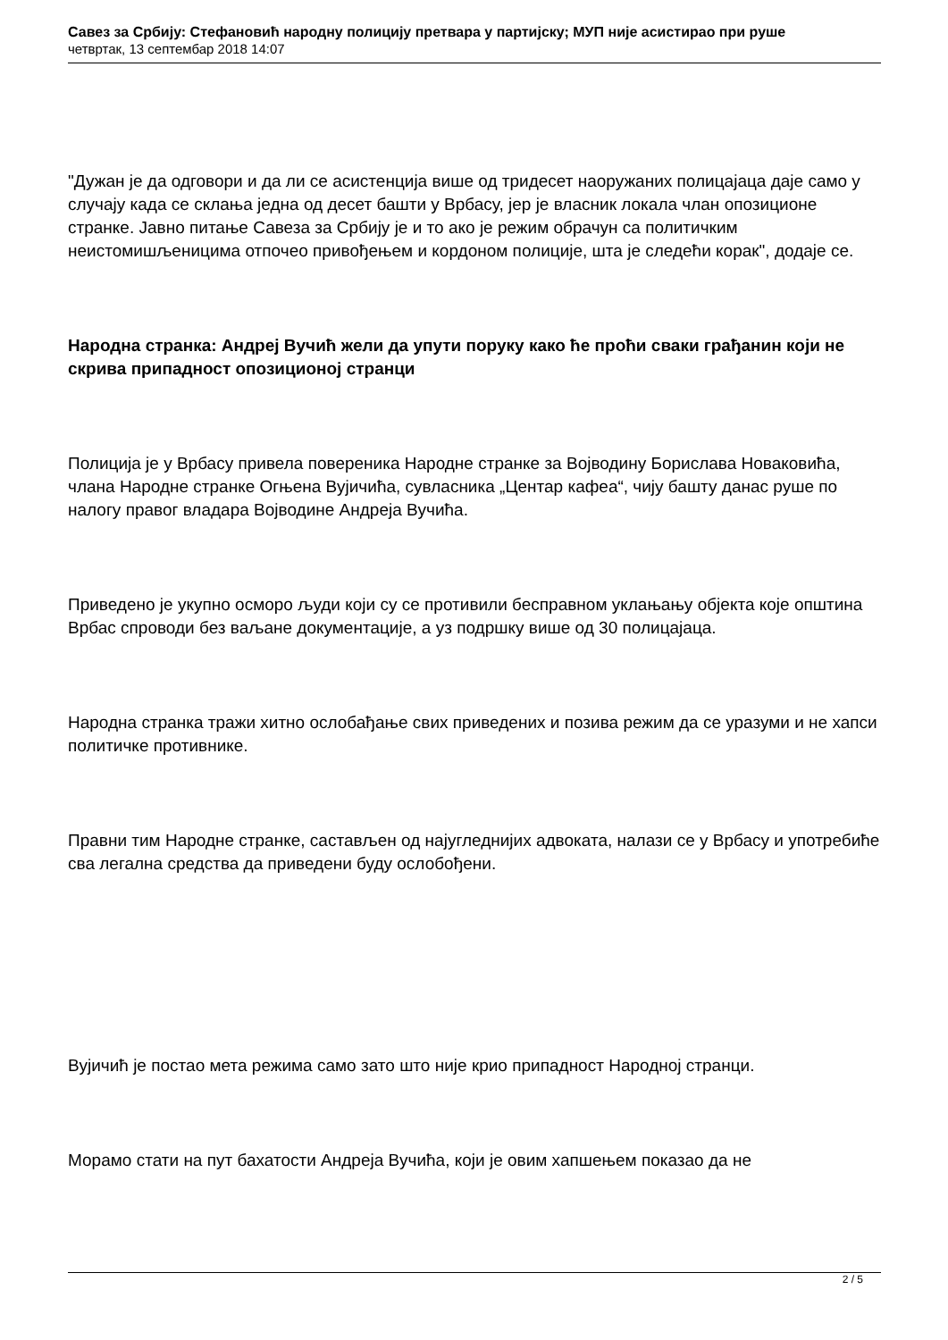Савез за Србију: Стефановић народну полицију претвара у партијску; МУП није асистирао при руше
четвртак, 13 септембар 2018 14:07
"Дужан је да одговори и да ли се асистенција више од тридесет наоружаних полицајаца даје само у случају када се склања једна од десет башти у Врбасу, јер је власник локала члан опозиционе странке. Јавно питање Савеза за Србију је и то ако је режим обрачун са политичким неистомишљеницима отпочео привођењем и кордоном полиције, шта је следећи корак", додаје се.
Народна странка: Андреј Вучић жели да упути поруку како ће проћи сваки грађанин који не скрива припадност опозиционој странци
Полиција је у Врбасу привела повереника Народне странке за Војводину Борислава Новаковића, члана Народне странке Огњена Вујичића, сувласника „Центар кафеа“, чију башту данас руше по налогу правог владара Војводине Андреја Вучића.
Приведено је укупно осморо људи који су се противили бесправном уклањању објекта које општина Врбас спроводи без ваљане документације, а уз подршку више од 30 полицајаца.
Народна странка тражи хитно ослобађање свих приведених и позива режим да се уразуми и не хапси политичке противнике.
Правни тим Народне странке, састављен од најугледнијих адвоката, налази се у Врбасу и употребиће сва легална средства да приведени буду ослобођени.
Вујичић је постао мета режима само зато што није крио припадност Народној странци.
Морамо стати на пут бахатости Андреја Вучића, који је овим хапшењем показао да не
2 / 5